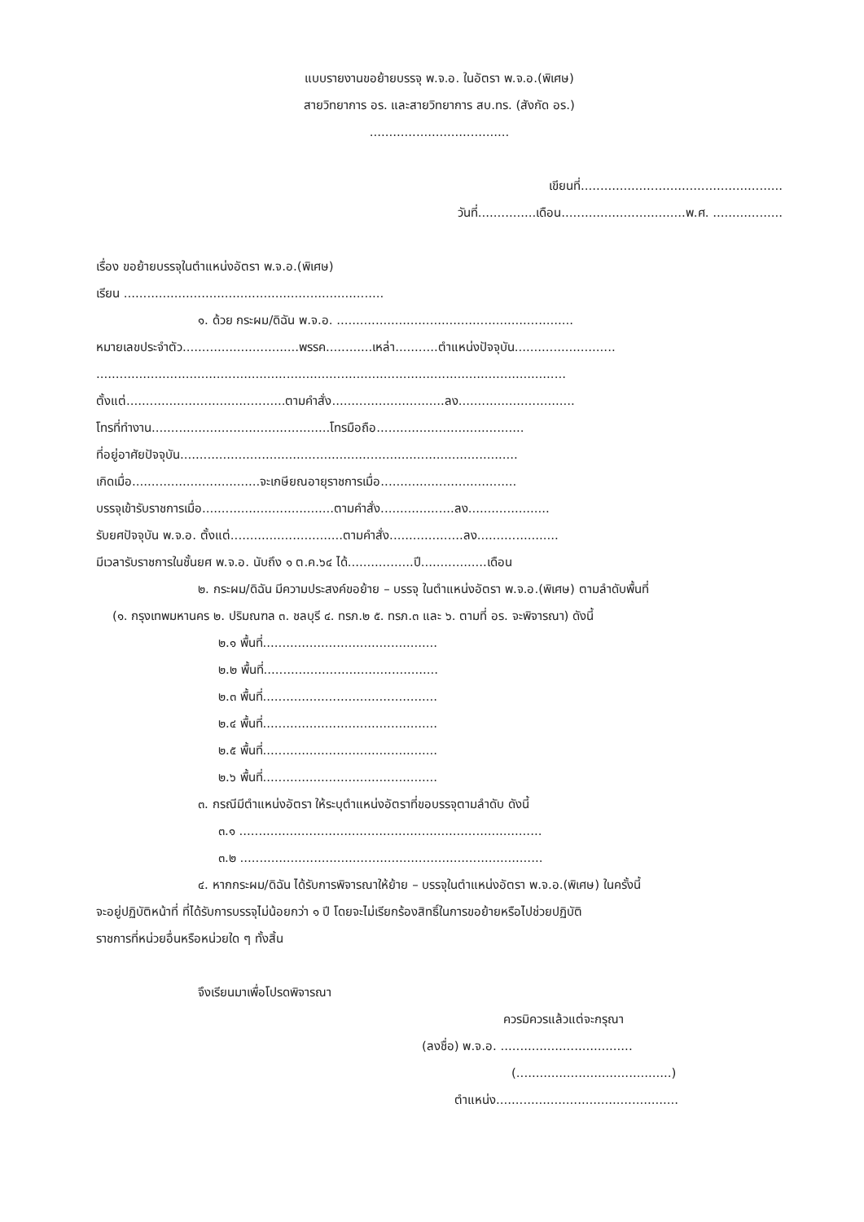แบบรายงานขอย้ายบรรจุ พ.จ.อ. ในอัตรา พ.จ.อ.(พิเศษ)
สายวิทยาการ อร. และสายวิทยาการ สบ.ทร. (สังกัด อร.)
....................................
เขียนที่....................................................
วันที่...............เดือน................................พ.ศ. ..................
เรื่อง ขอย้ายบรรจุในตำแหน่งอัตรา พ.จ.อ.(พิเศษ)
เรียน ...................................................................
๑. ด้วย กระผม/ดิฉัน พ.จ.อ. .............................................................
หมายเลขประจำตัว..............................พรรค............เหล่า...........ตำแหน่งปัจจุบัน..........................
.........................................................................................................................
ตั้งแต่.........................................ตามคำสั่ง.............................ลง..............................
โทรที่ทำงาน..............................................โทรมือถือ......................................
ที่อยู่อาศัยปัจจุบัน.......................................................................................
เกิดเมื่อ.................................จะเกษียณอายุราชการเมื่อ...................................
บรรจุเข้ารับราชการเมื่อ..................................ตามคำสั่ง...................ลง.....................
รับยศปัจจุบัน พ.จ.อ. ตั้งแต่.............................ตามคำสั่ง...................ลง.....................
มีเวลารับราชการในชั้นยศ พ.จ.อ. นับถึง ๑ ต.ค.๖๔ ได้.................ปี.................เดือน
๒. กระผม/ดิฉัน มีความประสงค์ขอย้าย – บรรจุ ในตำแหน่งอัตรา พ.จ.อ.(พิเศษ) ตามลำดับพื้นที่
(๑. กรุงเทพมหานคร ๒. ปริมณฑล ๓. ชลบุรี ๔. ทรภ.๒ ๕. ทรภ.๓ และ ๖. ตามที่ อร. จะพิจารณา) ดังนี้
๒.๑ พื้นที่.............................................
๒.๒ พื้นที่.............................................
๒.๓ พื้นที่.............................................
๒.๔ พื้นที่.............................................
๒.๕ พื้นที่.............................................
๒.๖ พื้นที่.............................................
๓. กรณีมีตำแหน่งอัตรา ให้ระบุตำแหน่งอัตราที่ขอบรรจุตามลำดับ ดังนี้
๓.๑ ..............................................................................
๓.๒ ..............................................................................
๔. หากกระผม/ดิฉัน ได้รับการพิจารณาให้ย้าย – บรรจุในตำแหน่งอัตรา พ.จ.อ.(พิเศษ) ในครั้งนี้
จะอยู่ปฏิบัติหน้าที่ ที่ได้รับการบรรจุไม่น้อยกว่า ๑ ปี โดยจะไม่เรียกร้องสิทธิ์ในการขอย้ายหรือไปช่วยปฏิบัติ
ราชการที่หน่วยอื่นหรือหน่วยใด ๆ ทั้งสิ้น
จึงเรียนมาเพื่อโปรดพิจารณา
ควรมิควรแล้วแต่จะกรุณา
(ลงชื่อ) พ.จ.อ. ..................................
(........................................)
ตำแหน่ง...............................................